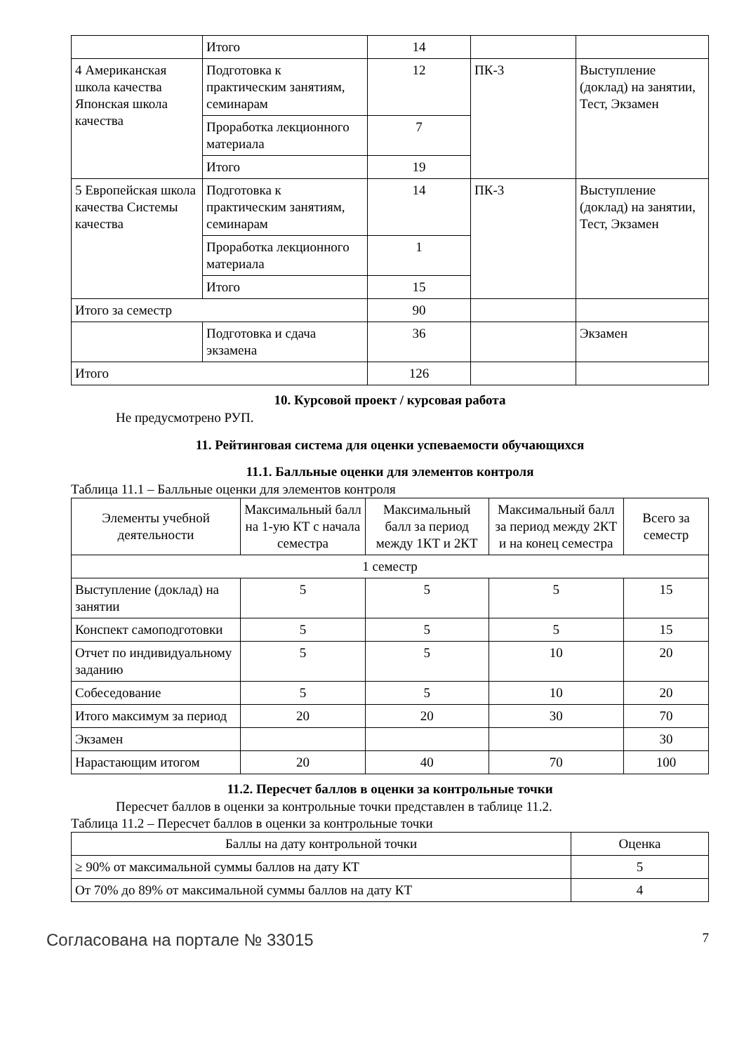| | Итого | 14 | | |
| 4 Американская школа качества Японская школа качества | Подготовка к практическим занятиям, семинарам | 12 | ПК-3 | Выступление (доклад) на занятии, Тест, Экзамен |
| | Проработка лекционного материала | 7 | | |
| | Итого | 19 | | |
| 5 Европейская школа качества Системы качества | Подготовка к практическим занятиям, семинарам | 14 | ПК-3 | Выступление (доклад) на занятии, Тест, Экзамен |
| | Проработка лекционного материала | 1 | | |
| | Итого | 15 | | |
| Итого за семестр | | 90 | | |
| | Подготовка и сдача экзамена | 36 | | Экзамен |
| Итого | | 126 | | |
10. Курсовой проект / курсовая работа
Не предусмотрено РУП.
11. Рейтинговая система для оценки успеваемости обучающихся
11.1. Балльные оценки для элементов контроля
Таблица 11.1 – Балльные оценки для элементов контроля
| Элементы учебной деятельности | Максимальный балл на 1-ую КТ с начала семестра | Максимальный балл за период между 1КТ и 2КТ | Максимальный балл за период между 2КТ и на конец семестра | Всего за семестр |
| --- | --- | --- | --- | --- |
| 1 семестр | | | | |
| Выступление (доклад) на занятии | 5 | 5 | 5 | 15 |
| Конспект самоподготовки | 5 | 5 | 5 | 15 |
| Отчет по индивидуальному заданию | 5 | 5 | 10 | 20 |
| Собеседование | 5 | 5 | 10 | 20 |
| Итого максимум за период | 20 | 20 | 30 | 70 |
| Экзамен | | | | 30 |
| Нарастающим итогом | 20 | 40 | 70 | 100 |
11.2. Пересчет баллов в оценки за контрольные точки
Пересчет баллов в оценки за контрольные точки представлен в таблице 11.2.
Таблица 11.2 – Пересчет баллов в оценки за контрольные точки
| Баллы на дату контрольной точки | Оценка |
| --- | --- |
| ≥ 90% от максимальной суммы баллов на дату КТ | 5 |
| От 70% до 89% от максимальной суммы баллов на дату КТ | 4 |
Согласована на портале № 33015 7